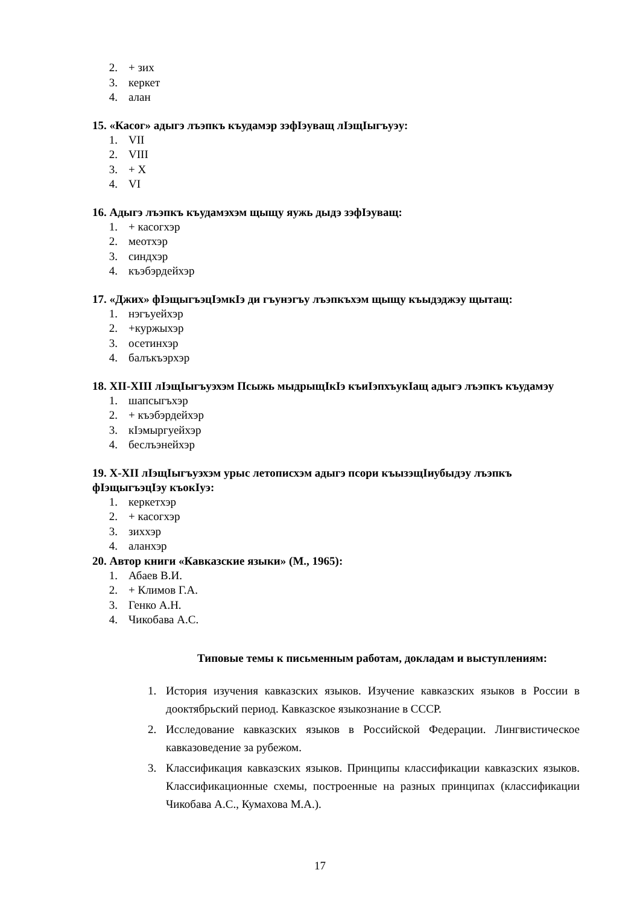2. + зих
3. керкет
4. алан
15. «Касог» адыгэ лъэпкъ къудамэр зэфIэуващ лIэщIыгъуэу:
1. VII
2. VIII
3. + X
4. VI
16. Адыгэ лъэпкъ къудамэхэм щыщу яужь дыдэ зэфIэуващ:
1. + касогхэр
2. меотхэр
3. синдхэр
4. къэбэрдейхэр
17. «Джих» фIэщыгъэцIэмкIэ ди гъунэгъу лъэпкъхэм щыщу къыдэджэу щытащ:
1. нэгъуейхэр
2. +куржыхэр
3. осетинхэр
4. балъкъэрхэр
18. XII-XIII лIэщIыгъуэхэм Псыжь мыдрыщIкIэ къиIэпхъукIащ адыгэ лъэпкъ къудамэу
1. шапсыгъхэр
2. + къэбэрдейхэр
3. кIэмыргуейхэр
4. беслъэнейхэр
19. X-XII лIэщIыгъуэхэм урыс летописхэм адыгэ псори къызэщIиубыдэу лъэпкъ фIэщыгъэцIэу къокIуэ:
1. керкетхэр
2. + касогхэр
3. зиххэр
4. аланхэр
20. Автор книги «Кавказские языки» (М., 1965):
1. Абаев В.И.
2. + Климов Г.А.
3. Генко А.Н.
4. Чикобава А.С.
Типовые темы к письменным работам, докладам и выступлениям:
1. История изучения кавказских языков. Изучение кавказских языков в России в дооктябрьский период. Кавказское языкознание в СССР.
2. Исследование кавказских языков в Российской Федерации. Лингвистическое кавказоведение за рубежом.
3. Классификация кавказских языков. Принципы классификации кавказских языков. Классификационные схемы, построенные на разных принципах (классификации Чикобава А.С., Кумахова М.А.).
17